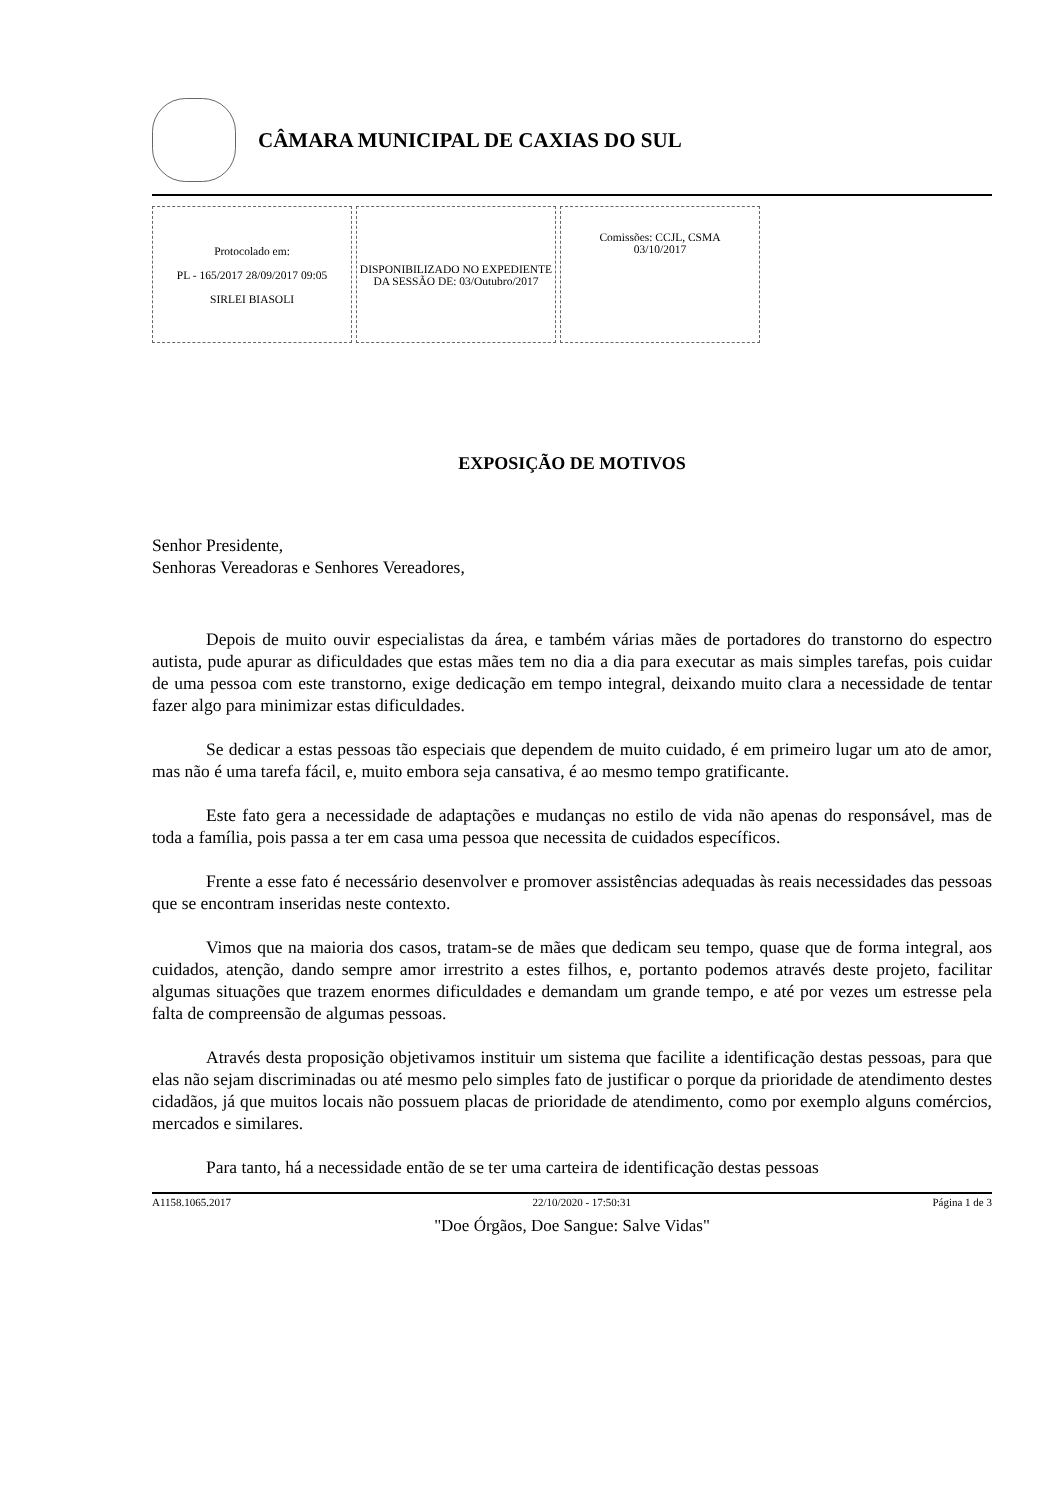CÂMARA MUNICIPAL DE CAXIAS DO SUL
| Protocolado em: PL - 165/2017 28/09/2017 09:05 SIRLEI BIASOLI | DISPONIBILIZADO NO EXPEDIENTE DA SESSÃO DE: 03/Outubro/2017 | Comissões: CCJL, CSMA 03/10/2017 |
EXPOSIÇÃO DE MOTIVOS
Senhor Presidente,
Senhoras Vereadoras e Senhores Vereadores,
Depois de muito ouvir especialistas da área, e também várias mães de portadores do transtorno do espectro autista, pude apurar as dificuldades que estas mães tem no dia a dia para executar as mais simples tarefas, pois cuidar de uma pessoa com este transtorno, exige dedicação em tempo integral, deixando muito clara a necessidade de tentar fazer algo para minimizar estas dificuldades.
Se dedicar a estas pessoas tão especiais que dependem de muito cuidado, é em primeiro lugar um ato de amor, mas não é uma tarefa fácil, e, muito embora seja cansativa, é ao mesmo tempo gratificante.
Este fato gera a necessidade de adaptações e mudanças no estilo de vida não apenas do responsável, mas de toda a família, pois passa a ter em casa uma pessoa que necessita de cuidados específicos.
Frente a esse fato é necessário desenvolver e promover assistências adequadas às reais necessidades das pessoas que se encontram inseridas neste contexto.
Vimos que na maioria dos casos, tratam-se de mães que dedicam seu tempo, quase que de forma integral, aos cuidados, atenção, dando sempre amor irrestrito a estes filhos, e, portanto podemos através deste projeto, facilitar algumas situações que trazem enormes dificuldades e demandam um grande tempo, e até por vezes um estresse pela falta de compreensão de algumas pessoas.
Através desta proposição objetivamos instituir um sistema que facilite a identificação destas pessoas, para que elas não sejam discriminadas ou até mesmo pelo simples fato de justificar o porque da prioridade de atendimento destes cidadãos, já que muitos locais não possuem placas de prioridade de atendimento, como por exemplo alguns comércios, mercados e similares.
Para tanto, há a necessidade então de se ter uma carteira de identificação destas pessoas
A1158.1065.2017 22/10/2020 - 17:50:31 Página 1 de 3
"Doe Órgãos, Doe Sangue: Salve Vidas"